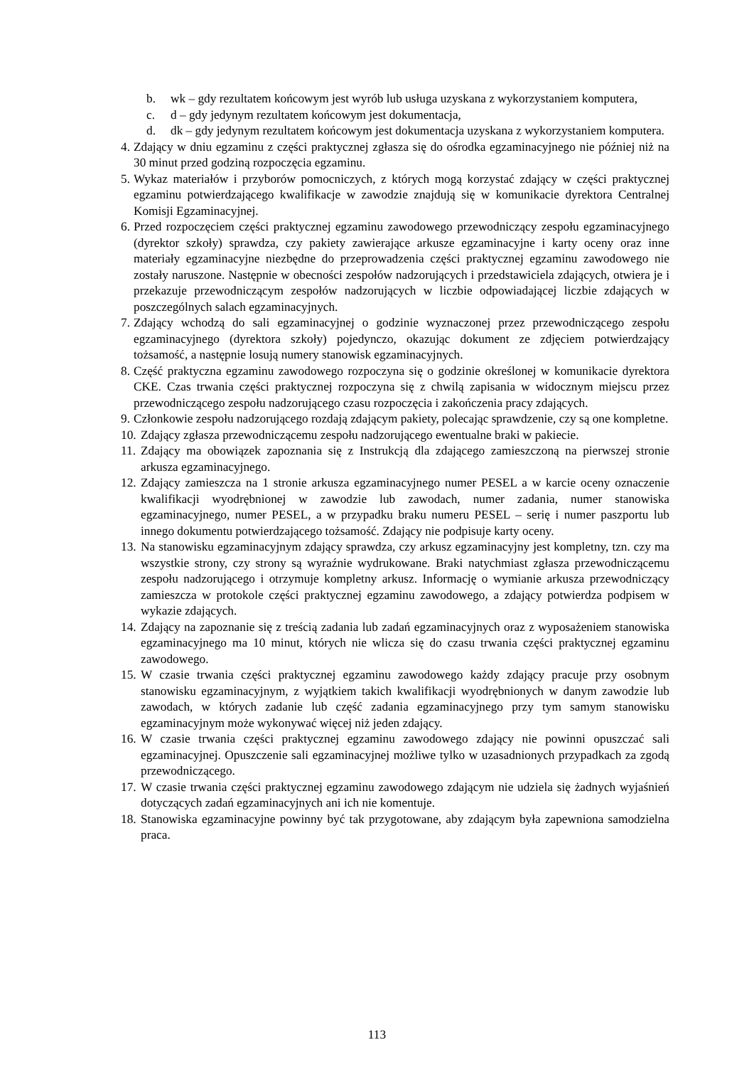b. wk – gdy rezultatem końcowym jest wyrób lub usługa uzyskana z wykorzystaniem komputera,
c. d – gdy jedynym rezultatem końcowym jest dokumentacja,
d. dk – gdy jedynym rezultatem końcowym jest dokumentacja uzyskana z wykorzystaniem komputera.
4. Zdający w dniu egzaminu z części praktycznej zgłasza się do ośrodka egzaminacyjnego nie później niż na 30 minut przed godziną rozpoczęcia egzaminu.
5. Wykaz materiałów i przyborów pomocniczych, z których mogą korzystać zdający w części praktycznej egzaminu potwierdzającego kwalifikacje w zawodzie znajdują się w komunikacie dyrektora Centralnej Komisji Egzaminacyjnej.
6. Przed rozpoczęciem części praktycznej egzaminu zawodowego przewodniczący zespołu egzaminacyjnego (dyrektor szkoły) sprawdza, czy pakiety zawierające arkusze egzaminacyjne i karty oceny oraz inne materiały egzaminacyjne niezbędne do przeprowadzenia części praktycznej egzaminu zawodowego nie zostały naruszone. Następnie w obecności zespołów nadzorujących i przedstawiciela zdających, otwiera je i przekazuje przewodniczącym zespołów nadzorujących w liczbie odpowiadającej liczbie zdających w poszczególnych salach egzaminacyjnych.
7. Zdający wchodzą do sali egzaminacyjnej o godzinie wyznaczonej przez przewodniczącego zespołu egzaminacyjnego (dyrektora szkoły) pojedynczo, okazując dokument ze zdjęciem potwierdzający tożsamość, a następnie losują numery stanowisk egzaminacyjnych.
8. Część praktyczna egzaminu zawodowego rozpoczyna się o godzinie określonej w komunikacie dyrektora CKE. Czas trwania części praktycznej rozpoczyna się z chwilą zapisania w widocznym miejscu przez przewodniczącego zespołu nadzorującego czasu rozpoczęcia i zakończenia pracy zdających.
9. Członkowie zespołu nadzorującego rozdają zdającym pakiety, polecając sprawdzenie, czy są one kompletne.
10. Zdający zgłasza przewodniczącemu zespołu nadzorującego ewentualne braki w pakiecie.
11. Zdający ma obowiązek zapoznania się z Instrukcją dla zdającego zamieszczoną na pierwszej stronie arkusza egzaminacyjnego.
12. Zdający zamieszcza na 1 stronie arkusza egzaminacyjnego numer PESEL a w karcie oceny oznaczenie kwalifikacji wyodrębnionej w zawodzie lub zawodach, numer zadania, numer stanowiska egzaminacyjnego, numer PESEL, a w przypadku braku numeru PESEL – serię i numer paszportu lub innego dokumentu potwierdzającego tożsamość. Zdający nie podpisuje karty oceny.
13. Na stanowisku egzaminacyjnym zdający sprawdza, czy arkusz egzaminacyjny jest kompletny, tzn. czy ma wszystkie strony, czy strony są wyraźnie wydrukowane. Braki natychmiast zgłasza przewodniczącemu zespołu nadzorującego i otrzymuje kompletny arkusz. Informację o wymianie arkusza przewodniczący zamieszcza w protokole części praktycznej egzaminu zawodowego, a zdający potwierdza podpisem w wykazie zdających.
14. Zdający na zapoznanie się z treścią zadania lub zadań egzaminacyjnych oraz z wyposażeniem stanowiska egzaminacyjnego ma 10 minut, których nie wlicza się do czasu trwania części praktycznej egzaminu zawodowego.
15. W czasie trwania części praktycznej egzaminu zawodowego każdy zdający pracuje przy osobnym stanowisku egzaminacyjnym, z wyjątkiem takich kwalifikacji wyodrębnionych w danym zawodzie lub zawodach, w których zadanie lub część zadania egzaminacyjnego przy tym samym stanowisku egzaminacyjnym może wykonywać więcej niż jeden zdający.
16. W czasie trwania części praktycznej egzaminu zawodowego zdający nie powinni opuszczać sali egzaminacyjnej. Opuszczenie sali egzaminacyjnej możliwe tylko w uzasadnionych przypadkach za zgodą przewodniczącego.
17. W czasie trwania części praktycznej egzaminu zawodowego zdającym nie udziela się żadnych wyjaśnień dotyczących zadań egzaminacyjnych ani ich nie komentuje.
18. Stanowiska egzaminacyjne powinny być tak przygotowane, aby zdającym była zapewniona samodzielna praca.
113